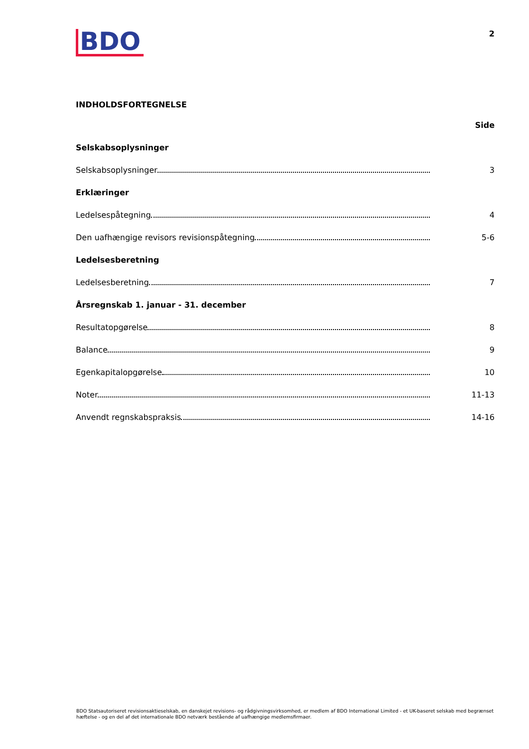BDO
2
INDHOLDSFORTEGNELSE
Side
Selskabsoplysninger
Selskabsoplysninger 3
Erklæringer
Ledelsespåtegning 4
Den uafhængige revisors revisionspåtegning 5-6
Ledelsesberetning
Ledelsesberetning 7
Årsregnskab 1. januar - 31. december
Resultatopgørelse 8
Balance 9
Egenkapitalopgørelse 10
Noter 11-13
Anvendt regnskabspraksis 14-16
BDO Statsautoriseret revisionsaktieselskab, en danskejet revisions- og rådgivningsvirksomhed, er medlem af BDO International Limited - et UK-baseret selskab med begrænset hæftelse - og en del af det internationale BDO netværk bestående af uafhængige medlemsfirmaer.